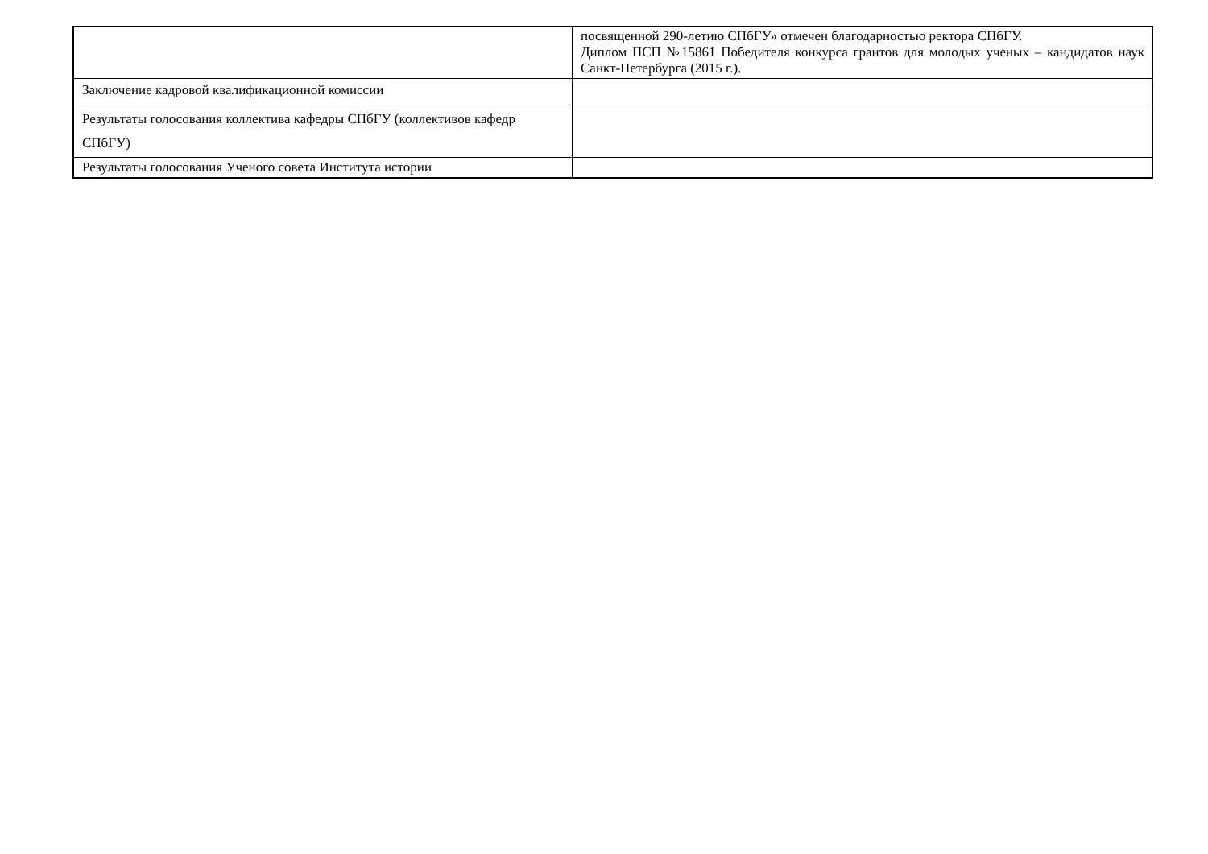| | посвященной 290-летию СПбГУ» отмечен благодарностью ректора СПбГУ. Диплом ПСП №15861 Победителя конкурса грантов для молодых ученых – кандидатов наук Санкт-Петербурга (2015 г.). |
| Заключение кадровой квалификационной комиссии | |
| Результаты голосования коллектива кафедры СПбГУ (коллективов кафедр СПбГУ) | |
| Результаты голосования Ученого совета Института истории | |